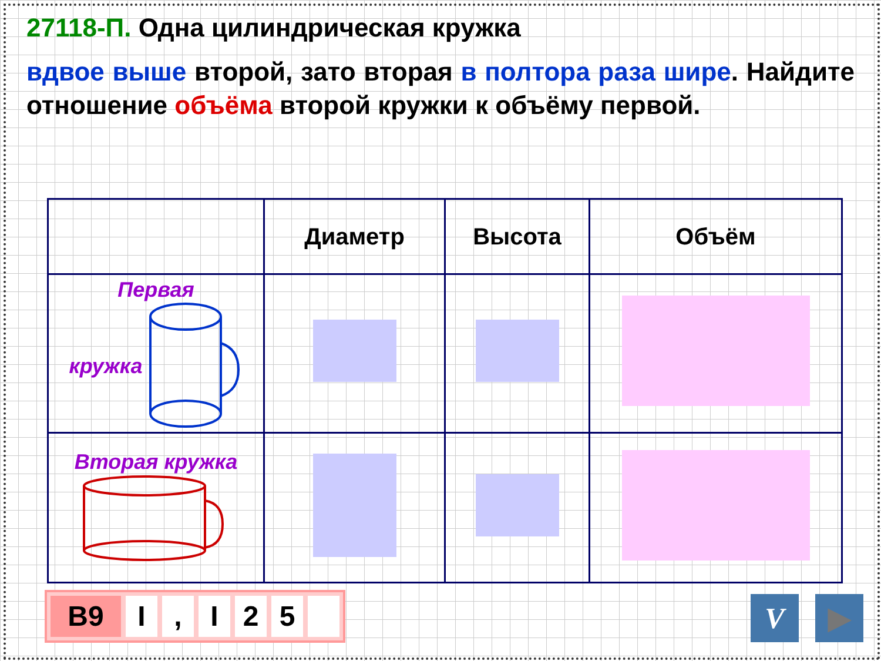27118-П. Одна цилиндрическая кружка
вдвое выше второй, зато вторая в полтора раза шире. Найдите отношение объёма второй кружки к объёму первой.
| | Диаметр | Высота | Объём |
| Первая кружка | | | |
| Вторая кружка | | | |
B9 I, I 25 V ▶